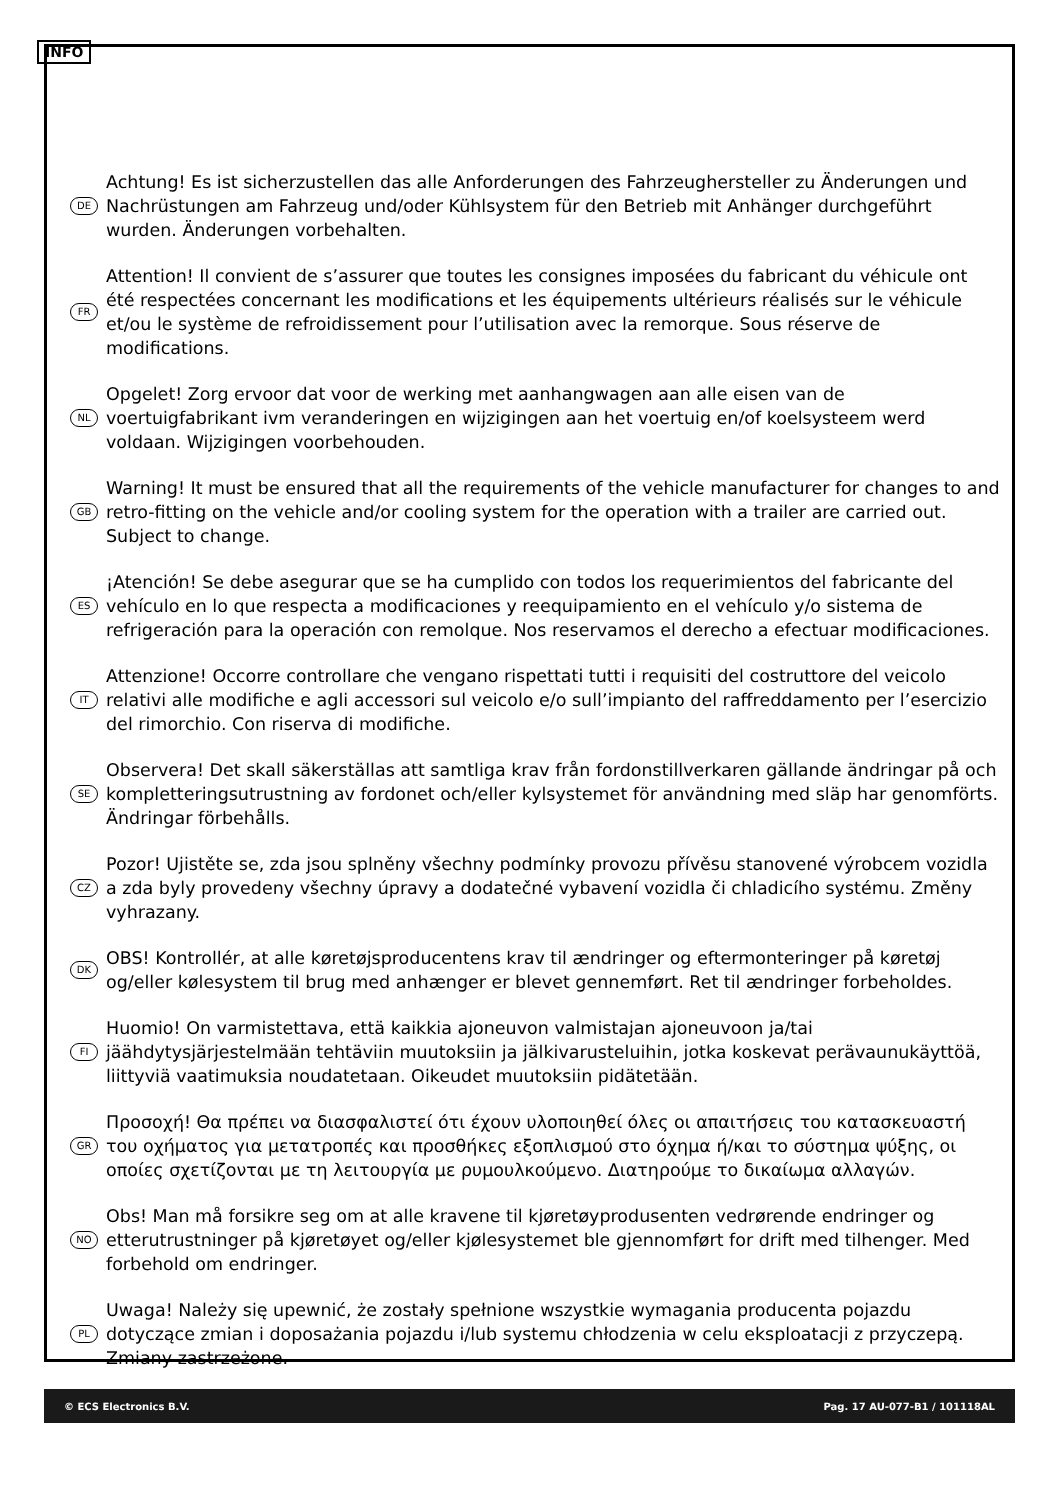INFO
DE
Achtung! Es ist sicherzustellen das alle Anforderungen des Fahrzeughersteller zu Änderungen und Nachrüstungen am Fahrzeug und/oder Kühlsystem für den Betrieb mit Anhänger durchgeführt wurden. Änderungen vorbehalten.
FR
Attention! Il convient de s’assurer que toutes les consignes imposées du fabricant du véhicule ont été respectées concernant les modifications et les équipements ultérieurs réalisés sur le véhicule et/ou le système de refroidissement pour l’utilisation avec la remorque. Sous réserve de modifications.
NL
Opgelet! Zorg ervoor dat voor de werking met aanhangwagen aan alle eisen van de voertuigfabrikant ivm veranderingen en wijzigingen aan het voertuig en/of koelsysteem werd voldaan. Wijzigingen voorbehouden.
GB
Warning! It must be ensured that all the requirements of the vehicle manufacturer for changes to and retro-fitting on the vehicle and/or cooling system for the operation with a trailer are carried out. Subject to change.
ES
¡Atención! Se debe asegurar que se ha cumplido con todos los requerimientos del fabricante del vehículo en lo que respecta a modificaciones y reequipamiento en el vehículo y/o sistema de refrigeración para la operación con remolque. Nos reservamos el derecho a efectuar modificaciones.
IT
Attenzione! Occorre controllare che vengano rispettati tutti i requisiti del costruttore del veicolo relativi alle modifiche e agli accessori sul veicolo e/o sull’impianto del raffreddamento per l’esercizio del rimorchio. Con riserva di modifiche.
SE
Observera! Det skall säkerställas att samtliga krav från fordonstillverkaren gällande ändringar på och kompletteringsutrustning av fordonet och/eller kylsystemet för användning med släp har genomförts. Ändringar förbehålls.
CZ
Pozor! Ujistěte se, zda jsou splněny všechny podmínky provozu přívěsu stanovené výrobcem vozidla a zda byly provedeny všechny úpravy a dodatečné vybavení vozidla či chladicího systému. Změny vyhrazany.
DK
OBS! Kontrollér, at alle køretøjsproducentens krav til ændringer og eftermonteringer på køretøj og/eller kølesystem til brug med anhænger er blevet gennemført. Ret til ændringer forbeholdes.
FI
Huomio! On varmistettava, että kaikkia ajoneuvon valmistajan ajoneuvoon ja/tai jäähdytysjärjestelmään tehtäviin muutoksiin ja jälkivarusteluihin, jotka koskevat perävaunukäyttöä, liittyviä vaatimuksia noudatetaan. Oikeudet muutoksiin pidätetään.
GR
Προσοχή! Θα πρέπει να διασφαλιστεί ότι έχουν υλοποιηθεί όλες οι απαιτήσεις του κατασκευαστή του οχήματος για μετατροπές και προσθήκες εξοπλισμού στο όχημα ή/και το σύστημα ψύξης, οι οποίες σχετίζονται με τη λειτουργία με ρυμουλκούμενο. Διατηρούμε το δικαίωμα αλλαγών.
NO
Obs! Man må forsikre seg om at alle kravene til kjøretøyprodusenten vedrørende endringer og etterutrustninger på kjøretøyet og/eller kjølesystemet ble gjennomført for drift med tilhenger. Med forbehold om endringer.
PL
Uwaga! Należy się upewnić, że zostały spełnione wszystkie wymagania producenta pojazdu dotyczące zmian i doposażania pojazdu i/lub systemu chłodzenia w celu eksploatacji z przyczepą. Zmiany zastrzeżone.
© ECS Electronics B.V. Pag. 17 AU-077-B1 / 101118AL